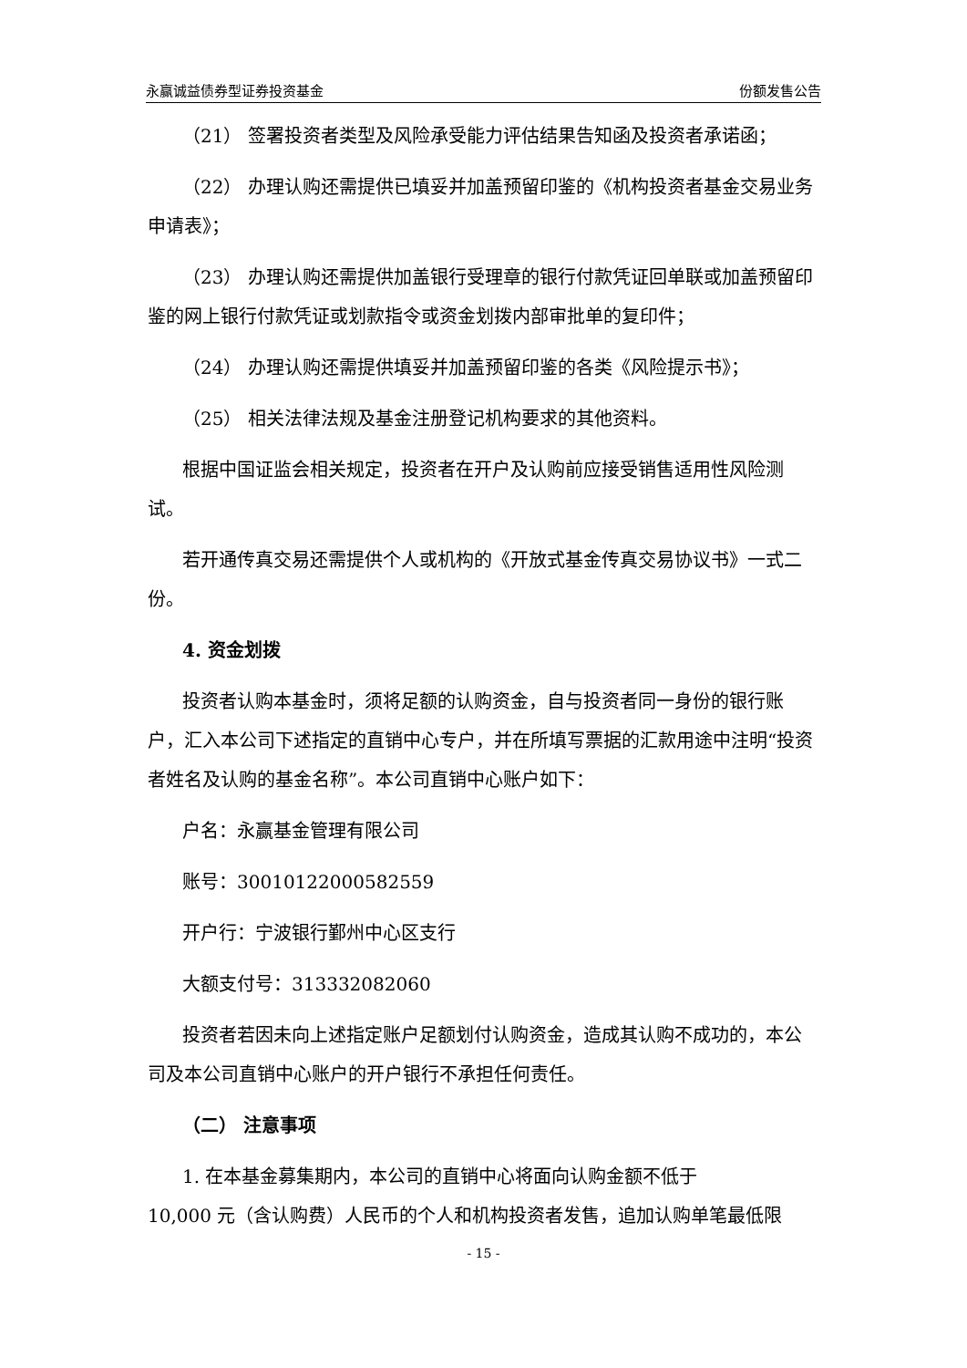永赢诚益债券型证券投资基金 份额发售公告
（21） 签署投资者类型及风险承受能力评估结果告知函及投资者承诺函；
（22） 办理认购还需提供已填妥并加盖预留印鉴的《机构投资者基金交易业务申请表》；
（23） 办理认购还需提供加盖银行受理章的银行付款凭证回单联或加盖预留印鉴的网上银行付款凭证或划款指令或资金划拨内部审批单的复印件；
（24） 办理认购还需提供填妥并加盖预留印鉴的各类《风险提示书》；
（25） 相关法律法规及基金注册登记机构要求的其他资料。
根据中国证监会相关规定，投资者在开户及认购前应接受销售适用性风险测试。
若开通传真交易还需提供个人或机构的《开放式基金传真交易协议书》一式二份。
4. 资金划拨
投资者认购本基金时，须将足额的认购资金，自与投资者同一身份的银行账户，汇入本公司下述指定的直销中心专户，并在所填写票据的汇款用途中注明“投资者姓名及认购的基金名称”。本公司直销中心账户如下：
户名：永赢基金管理有限公司
账号：30010122000582559
开户行：宁波银行鄞州中心区支行
大额支付号：313332082060
投资者若因未向上述指定账户足额划付认购资金，造成其认购不成功的，本公司及本公司直销中心账户的开户银行不承担任何责任。
（二） 注意事项
1. 在本基金募集期内，本公司的直销中心将面向认购金额不低于
10,000 元（含认购费）人民币的个人和机构投资者发售，追加认购单笔最低限
- 15 -